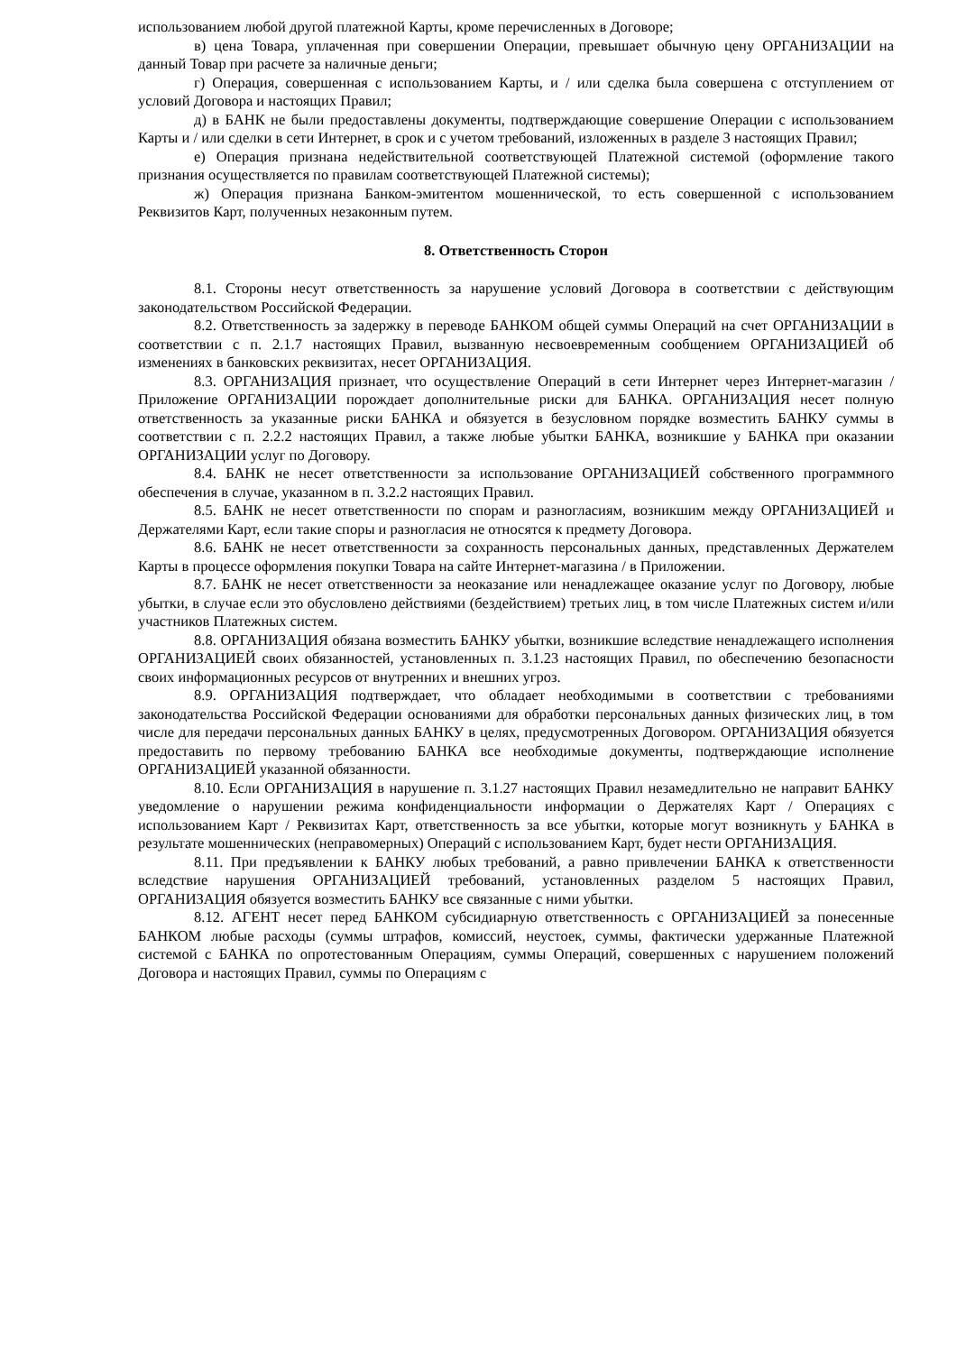использованием любой другой платежной Карты, кроме перечисленных в Договоре;
в) цена Товара, уплаченная при совершении Операции, превышает обычную цену ОРГАНИЗАЦИИ на данный Товар при расчете за наличные деньги;
г) Операция, совершенная с использованием Карты, и / или сделка была совершена с отступлением от условий Договора и настоящих Правил;
д) в БАНК не были предоставлены документы, подтверждающие совершение Операции с использованием Карты и / или сделки в сети Интернет, в срок и с учетом требований, изложенных в разделе 3 настоящих Правил;
е) Операция признана недействительной соответствующей Платежной системой (оформление такого признания осуществляется по правилам соответствующей Платежной системы);
ж) Операция признана Банком-эмитентом мошеннической, то есть совершенной с использованием Реквизитов Карт, полученных незаконным путем.
8. Ответственность Сторон
8.1. Стороны несут ответственность за нарушение условий Договора в соответствии с действующим законодательством Российской Федерации.
8.2. Ответственность за задержку в переводе БАНКОМ общей суммы Операций на счет ОРГАНИЗАЦИИ в соответствии с п. 2.1.7 настоящих Правил, вызванную несвоевременным сообщением ОРГАНИЗАЦИЕЙ об изменениях в банковских реквизитах, несет ОРГАНИЗАЦИЯ.
8.3. ОРГАНИЗАЦИЯ признает, что осуществление Операций в сети Интернет через Интернет-магазин / Приложение ОРГАНИЗАЦИИ порождает дополнительные риски для БАНКА. ОРГАНИЗАЦИЯ несет полную ответственность за указанные риски БАНКА и обязуется в безусловном порядке возместить БАНКУ суммы в соответствии с п. 2.2.2 настоящих Правил, а также любые убытки БАНКА, возникшие у БАНКА при оказании ОРГАНИЗАЦИИ услуг по Договору.
8.4. БАНК не несет ответственности за использование ОРГАНИЗАЦИЕЙ собственного программного обеспечения в случае, указанном в п. 3.2.2 настоящих Правил.
8.5. БАНК не несет ответственности по спорам и разногласиям, возникшим между ОРГАНИЗАЦИЕЙ и Держателями Карт, если такие споры и разногласия не относятся к предмету Договора.
8.6. БАНК не несет ответственности за сохранность персональных данных, представленных Держателем Карты в процессе оформления покупки Товара на сайте Интернет-магазина / в Приложении.
8.7. БАНК не несет ответственности за неоказание или ненадлежащее оказание услуг по Договору, любые убытки, в случае если это обусловлено действиями (бездействием) третьих лиц, в том числе Платежных систем и/или участников Платежных систем.
8.8. ОРГАНИЗАЦИЯ обязана возместить БАНКУ убытки, возникшие вследствие ненадлежащего исполнения ОРГАНИЗАЦИЕЙ своих обязанностей, установленных п. 3.1.23 настоящих Правил, по обеспечению безопасности своих информационных ресурсов от внутренних и внешних угроз.
8.9. ОРГАНИЗАЦИЯ подтверждает, что обладает необходимыми в соответствии с требованиями законодательства Российской Федерации основаниями для обработки персональных данных физических лиц, в том числе для передачи персональных данных БАНКУ в целях, предусмотренных Договором. ОРГАНИЗАЦИЯ обязуется предоставить по первому требованию БАНКА все необходимые документы, подтверждающие исполнение ОРГАНИЗАЦИЕЙ указанной обязанности.
8.10. Если ОРГАНИЗАЦИЯ в нарушение п. 3.1.27 настоящих Правил незамедлительно не направит БАНКУ уведомление о нарушении режима конфиденциальности информации о Держателях Карт / Операциях с использованием Карт / Реквизитах Карт, ответственность за все убытки, которые могут возникнуть у БАНКА в результате мошеннических (неправомерных) Операций с использованием Карт, будет нести ОРГАНИЗАЦИЯ.
8.11. При предъявлении к БАНКУ любых требований, а равно привлечении БАНКА к ответственности вследствие нарушения ОРГАНИЗАЦИЕЙ требований, установленных разделом 5 настоящих Правил, ОРГАНИЗАЦИЯ обязуется возместить БАНКУ все связанные с ними убытки.
8.12. АГЕНТ несет перед БАНКОМ субсидиарную ответственность с ОРГАНИЗАЦИЕЙ за понесенные БАНКОМ любые расходы (суммы штрафов, комиссий, неустоек, суммы, фактически удержанные Платежной системой с БАНКА по опротестованным Операциям, суммы Операций, совершенных с нарушением положений Договора и настоящих Правил, суммы по Операциям с